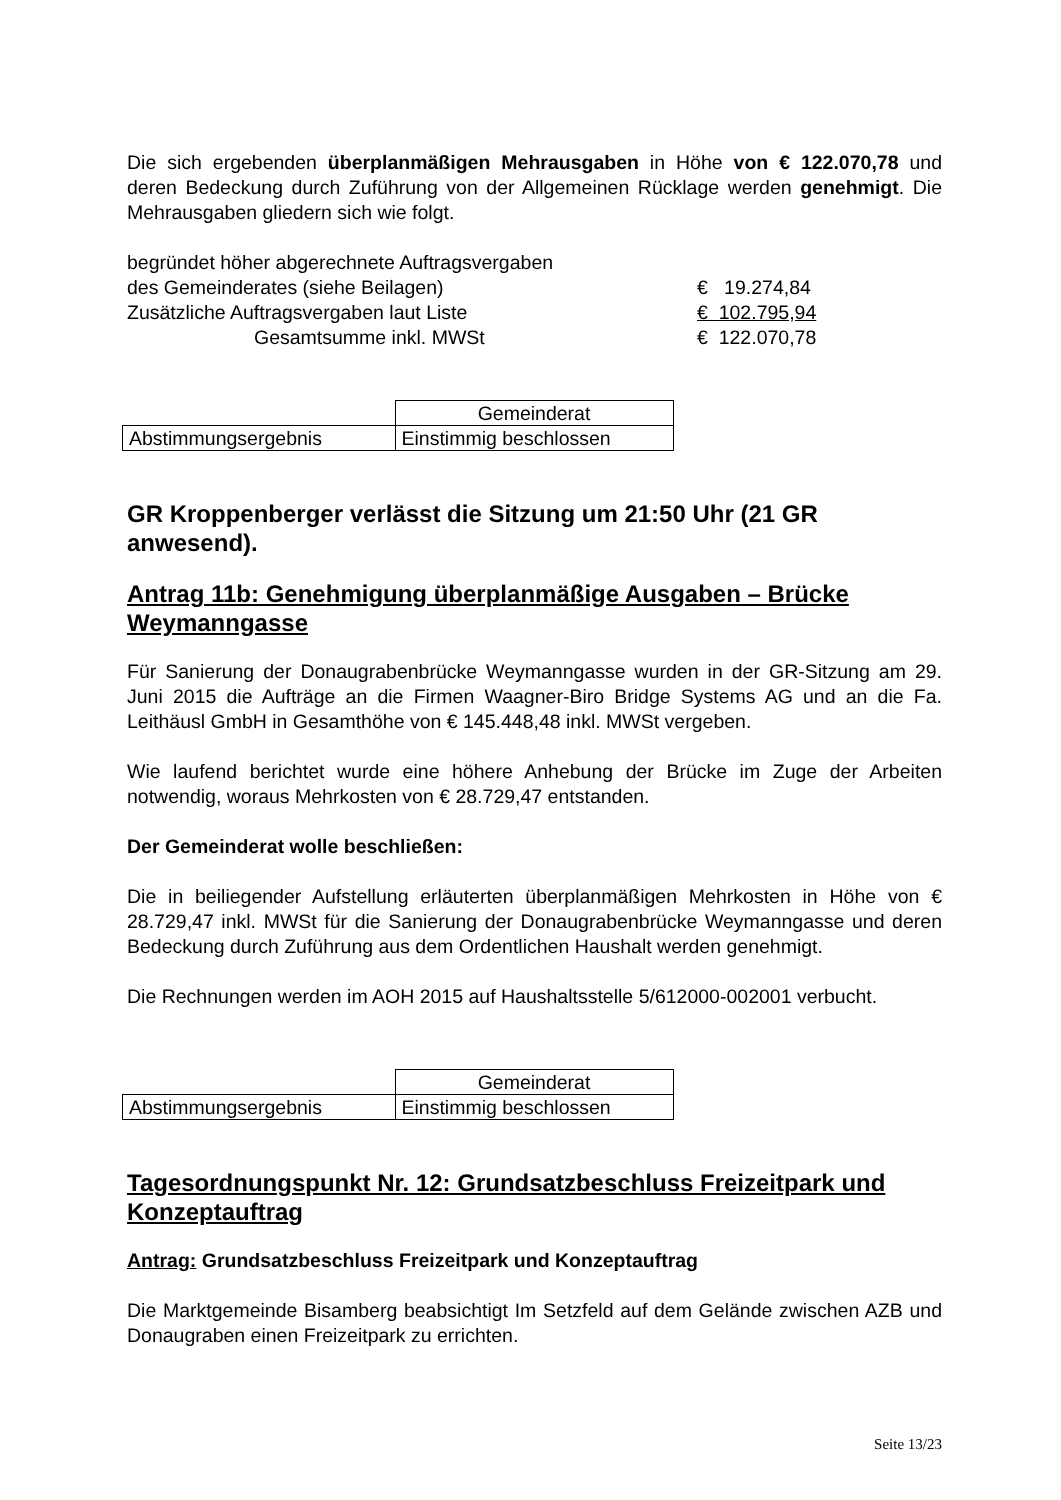Die sich ergebenden überplanmäßigen Mehrausgaben in Höhe von € 122.070,78 und deren Bedeckung durch Zuführung von der Allgemeinen Rücklage werden genehmigt. Die Mehrausgaben gliedern sich wie folgt.
| begründet höher abgerechnete Auftragsvergaben | |
| des Gemeinderates (siehe Beilagen) | € 19.274,84 |
| Zusätzliche Auftragsvergaben laut Liste | € 102.795,94 |
| Gesamtsumme inkl. MWSt | € 122.070,78 |
| | Gemeinderat |
| Abstimmungsergebnis | Einstimmig beschlossen |
GR Kroppenberger verlässt die Sitzung um 21:50 Uhr (21 GR anwesend).
Antrag 11b: Genehmigung überplanmäßige Ausgaben – Brücke Weymanngasse
Für Sanierung der Donaugrabenbrücke Weymanngasse wurden in der GR-Sitzung am 29. Juni 2015 die Aufträge an die Firmen Waagner-Biro Bridge Systems AG und an die Fa. Leithäusl GmbH in Gesamthöhe von € 145.448,48 inkl. MWSt vergeben.
Wie laufend berichtet wurde eine höhere Anhebung der Brücke im Zuge der Arbeiten notwendig, woraus Mehrkosten von € 28.729,47 entstanden.
Der Gemeinderat wolle beschließen:
Die in beiliegender Aufstellung erläuterten überplanmäßigen Mehrkosten in Höhe von € 28.729,47 inkl. MWSt für die Sanierung der Donaugrabenbrücke Weymanngasse und deren Bedeckung durch Zuführung aus dem Ordentlichen Haushalt werden genehmigt.
Die Rechnungen werden im AOH 2015 auf Haushaltsstelle 5/612000-002001 verbucht.
| | Gemeinderat |
| Abstimmungsergebnis | Einstimmig beschlossen |
Tagesordnungspunkt Nr. 12: Grundsatzbeschluss Freizeitpark und Konzeptauftrag
Antrag: Grundsatzbeschluss Freizeitpark und Konzeptauftrag
Die Marktgemeinde Bisamberg beabsichtigt Im Setzfeld auf dem Gelände zwischen AZB und Donaugraben einen Freizeitpark zu errichten.
Seite 13/23